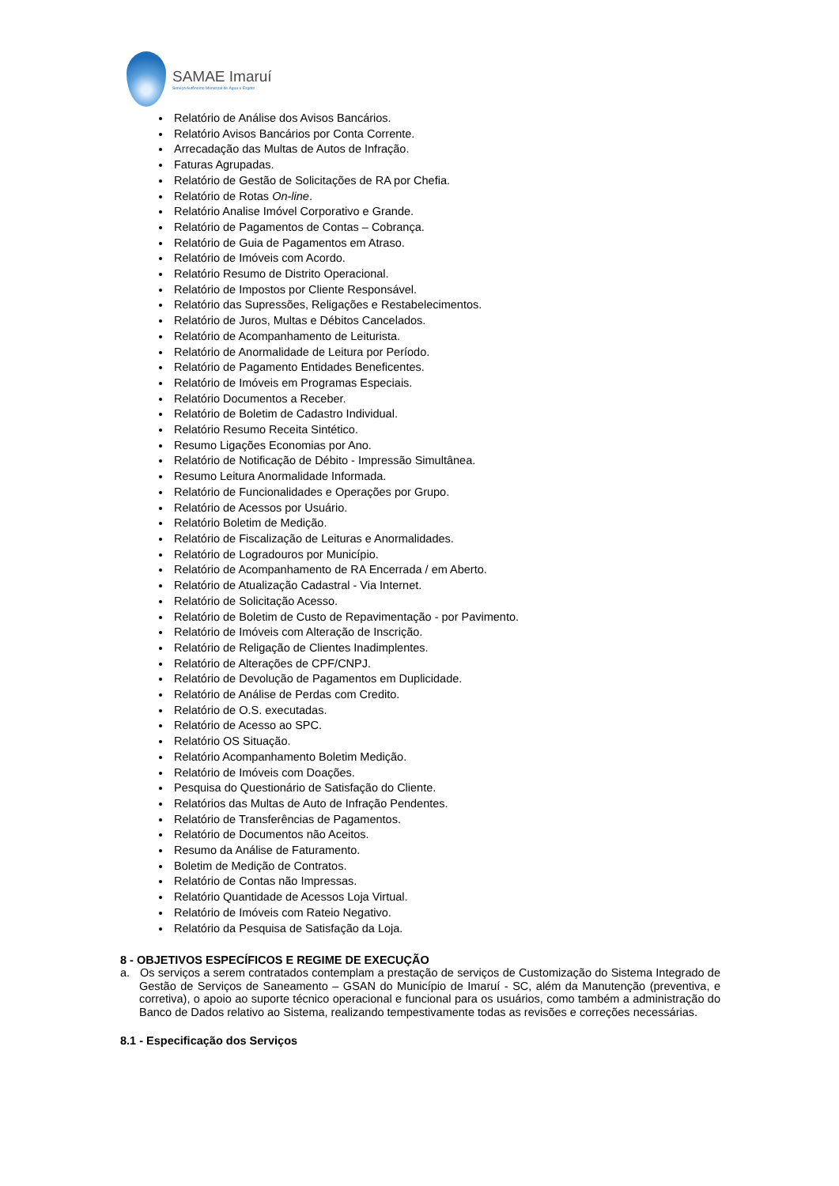SAMAE Imaruí
Serviço Autônomo Municipal de Água e Esgoto
Relatório de Análise dos Avisos Bancários.
Relatório Avisos Bancários por Conta Corrente.
Arrecadação das Multas de Autos de Infração.
Faturas Agrupadas.
Relatório de Gestão de Solicitações de RA por Chefia.
Relatório de Rotas On-line.
Relatório Analise Imóvel Corporativo e Grande.
Relatório de Pagamentos de Contas – Cobrança.
Relatório de Guia de Pagamentos em Atraso.
Relatório de Imóveis com Acordo.
Relatório Resumo de Distrito Operacional.
Relatório de Impostos por Cliente Responsável.
Relatório das Supressões, Religações e Restabelecimentos.
Relatório de Juros, Multas e Débitos Cancelados.
Relatório de Acompanhamento de Leiturista.
Relatório de Anormalidade de Leitura por Período.
Relatório de Pagamento Entidades Beneficentes.
Relatório de Imóveis em Programas Especiais.
Relatório Documentos a Receber.
Relatório de Boletim de Cadastro Individual.
Relatório Resumo Receita Sintético.
Resumo Ligações Economias por Ano.
Relatório de Notificação de Débito - Impressão Simultânea.
Resumo Leitura Anormalidade Informada.
Relatório de Funcionalidades e Operações por Grupo.
Relatório de Acessos por Usuário.
Relatório Boletim de Medição.
Relatório de Fiscalização de Leituras e Anormalidades.
Relatório de Logradouros por Município.
Relatório de Acompanhamento de RA Encerrada / em Aberto.
Relatório de Atualização Cadastral - Via Internet.
Relatório de Solicitação Acesso.
Relatório de Boletim de Custo de Repavimentação - por Pavimento.
Relatório de Imóveis com Alteração de Inscrição.
Relatório de Religação de Clientes Inadimplentes.
Relatório de Alterações de CPF/CNPJ.
Relatório de Devolução de Pagamentos em Duplicidade.
Relatório de Análise de Perdas com Credito.
Relatório de O.S. executadas.
Relatório de Acesso ao SPC.
Relatório OS Situação.
Relatório Acompanhamento Boletim Medição.
Relatório de Imóveis com Doações.
Pesquisa do Questionário de Satisfação do Cliente.
Relatórios das Multas de Auto de Infração Pendentes.
Relatório de Transferências de Pagamentos.
Relatório de Documentos não Aceitos.
Resumo da Análise de Faturamento.
Boletim de Medição de Contratos.
Relatório de Contas não Impressas.
Relatório Quantidade de Acessos Loja Virtual.
Relatório de Imóveis com Rateio Negativo.
Relatório da Pesquisa de Satisfação da Loja.
8 - OBJETIVOS ESPECÍFICOS E REGIME DE EXECUÇÃO
a. Os serviços a serem contratados contemplam a prestação de serviços de Customização do Sistema Integrado de Gestão de Serviços de Saneamento – GSAN do Município de Imaruí - SC, além da Manutenção (preventiva, e corretiva), o apoio ao suporte técnico operacional e funcional para os usuários, como também a administração do Banco de Dados relativo ao Sistema, realizando tempestivamente todas as revisões e correções necessárias.
8.1 - Especificação dos Serviços